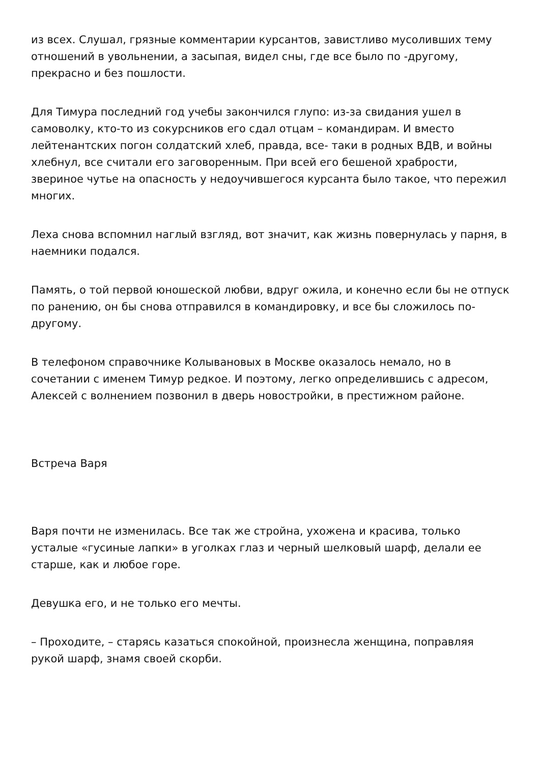из всех. Слушал, грязные комментарии курсантов, завистливо мусоливших тему отношений в увольнении, а засыпая, видел сны, где все было по -другому, прекрасно и без пошлости.
Для Тимура последний год учебы закончился глупо: из-за свидания ушел в самоволку, кто-то из сокурсников его сдал отцам – командирам. И вместо лейтенантских погон солдатский хлеб, правда, все- таки в родных ВДВ, и войны хлебнул, все считали его заговоренным. При всей его бешеной храбрости, звериное чутье на опасность у недоучившегося курсанта было такое, что пережил многих.
Леха снова вспомнил наглый взгляд, вот значит, как жизнь повернулась у парня, в наемники подался.
Память, о той первой юношеской любви, вдруг ожила, и конечно если бы не отпуск по ранению, он бы снова отправился в командировку, и все бы сложилось по-другому.
В телефоном справочнике Колывановых в Москве оказалось немало, но в сочетании с именем Тимур редкое. И поэтому, легко определившись с адресом, Алексей с волнением позвонил в дверь новостройки, в престижном районе.
Встреча Варя
Варя почти не изменилась. Все так же стройна, ухожена и красива, только усталые «гусиные лапки» в уголках глаз и черный шелковый шарф, делали ее старше, как и любое горе.
Девушка его, и не только его мечты.
– Проходите, – старясь казаться спокойной, произнесла женщина, поправляя рукой шарф, знамя своей скорби.